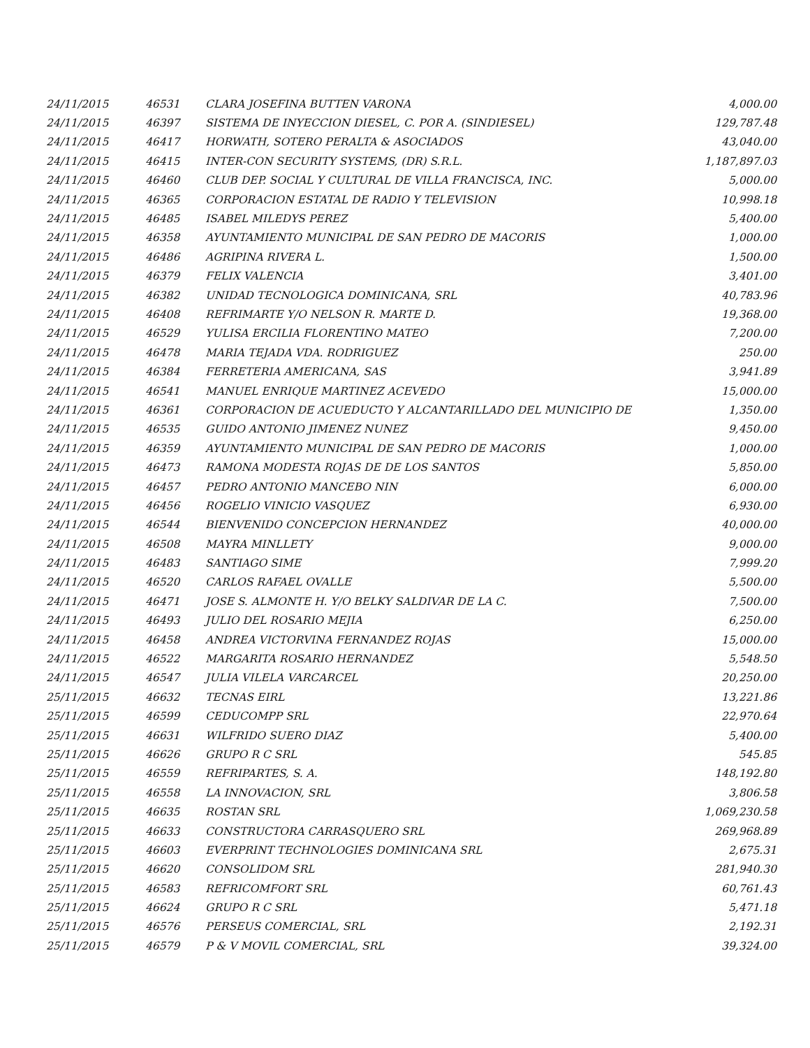| 24/11/2015 | 46531 | CLARA JOSEFINA BUTTEN VARONA | 4,000.00 |
| 24/11/2015 | 46397 | SISTEMA DE INYECCION DIESEL, C. POR A. (SINDIESEL) | 129,787.48 |
| 24/11/2015 | 46417 | HORWATH, SOTERO PERALTA & ASOCIADOS | 43,040.00 |
| 24/11/2015 | 46415 | INTER-CON SECURITY SYSTEMS, (DR) S.R.L. | 1,187,897.03 |
| 24/11/2015 | 46460 | CLUB DEP. SOCIAL Y CULTURAL DE VILLA FRANCISCA, INC. | 5,000.00 |
| 24/11/2015 | 46365 | CORPORACION ESTATAL DE RADIO Y TELEVISION | 10,998.18 |
| 24/11/2015 | 46485 | ISABEL MILEDYS PEREZ | 5,400.00 |
| 24/11/2015 | 46358 | AYUNTAMIENTO MUNICIPAL DE SAN PEDRO DE MACORIS | 1,000.00 |
| 24/11/2015 | 46486 | AGRIPINA RIVERA L. | 1,500.00 |
| 24/11/2015 | 46379 | FELIX VALENCIA | 3,401.00 |
| 24/11/2015 | 46382 | UNIDAD TECNOLOGICA DOMINICANA, SRL | 40,783.96 |
| 24/11/2015 | 46408 | REFRIMARTE Y/O NELSON R. MARTE D. | 19,368.00 |
| 24/11/2015 | 46529 | YULISA ERCILIA FLORENTINO MATEO | 7,200.00 |
| 24/11/2015 | 46478 | MARIA TEJADA VDA. RODRIGUEZ | 250.00 |
| 24/11/2015 | 46384 | FERRETERIA AMERICANA, SAS | 3,941.89 |
| 24/11/2015 | 46541 | MANUEL ENRIQUE MARTINEZ ACEVEDO | 15,000.00 |
| 24/11/2015 | 46361 | CORPORACION DE ACUEDUCTO Y ALCANTARILLADO DEL MUNICIPIO DE | 1,350.00 |
| 24/11/2015 | 46535 | GUIDO ANTONIO JIMENEZ NUNEZ | 9,450.00 |
| 24/11/2015 | 46359 | AYUNTAMIENTO MUNICIPAL DE SAN PEDRO DE MACORIS | 1,000.00 |
| 24/11/2015 | 46473 | RAMONA MODESTA ROJAS DE DE LOS SANTOS | 5,850.00 |
| 24/11/2015 | 46457 | PEDRO ANTONIO MANCEBO NIN | 6,000.00 |
| 24/11/2015 | 46456 | ROGELIO VINICIO VASQUEZ | 6,930.00 |
| 24/11/2015 | 46544 | BIENVENIDO CONCEPCION HERNANDEZ | 40,000.00 |
| 24/11/2015 | 46508 | MAYRA MINLLETY | 9,000.00 |
| 24/11/2015 | 46483 | SANTIAGO SIME | 7,999.20 |
| 24/11/2015 | 46520 | CARLOS RAFAEL OVALLE | 5,500.00 |
| 24/11/2015 | 46471 | JOSE S. ALMONTE H. Y/O BELKY SALDIVAR DE LA C. | 7,500.00 |
| 24/11/2015 | 46493 | JULIO DEL ROSARIO MEJIA | 6,250.00 |
| 24/11/2015 | 46458 | ANDREA VICTORVINA FERNANDEZ ROJAS | 15,000.00 |
| 24/11/2015 | 46522 | MARGARITA ROSARIO HERNANDEZ | 5,548.50 |
| 24/11/2015 | 46547 | JULIA VILELA VARCARCEL | 20,250.00 |
| 25/11/2015 | 46632 | TECNAS EIRL | 13,221.86 |
| 25/11/2015 | 46599 | CEDUCOMPP SRL | 22,970.64 |
| 25/11/2015 | 46631 | WILFRIDO SUERO DIAZ | 5,400.00 |
| 25/11/2015 | 46626 | GRUPO R C SRL | 545.85 |
| 25/11/2015 | 46559 | REFRIPARTES, S. A. | 148,192.80 |
| 25/11/2015 | 46558 | LA INNOVACION, SRL | 3,806.58 |
| 25/11/2015 | 46635 | ROSTAN SRL | 1,069,230.58 |
| 25/11/2015 | 46633 | CONSTRUCTORA CARRASQUERO SRL | 269,968.89 |
| 25/11/2015 | 46603 | EVERPRINT TECHNOLOGIES DOMINICANA SRL | 2,675.31 |
| 25/11/2015 | 46620 | CONSOLIDOM SRL | 281,940.30 |
| 25/11/2015 | 46583 | REFRICOMFORT SRL | 60,761.43 |
| 25/11/2015 | 46624 | GRUPO R C SRL | 5,471.18 |
| 25/11/2015 | 46576 | PERSEUS COMERCIAL, SRL | 2,192.31 |
| 25/11/2015 | 46579 | P & V MOVIL COMERCIAL, SRL | 39,324.00 |